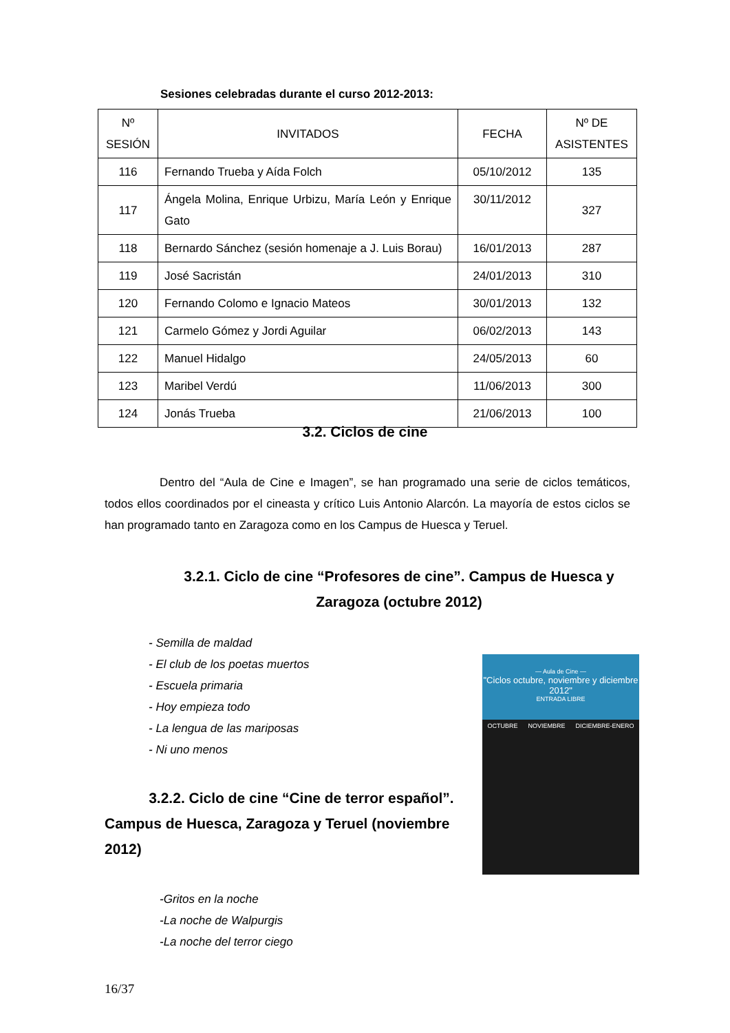Sesiones celebradas durante el curso 2012-2013:
| Nº SESIÓN | INVITADOS | FECHA | Nº DE ASISTENTES |
| --- | --- | --- | --- |
| 116 | Fernando Trueba y Aída Folch | 05/10/2012 | 135 |
| 117 | Ángela Molina, Enrique Urbizu, María León y Enrique Gato | 30/11/2012 | 327 |
| 118 | Bernardo Sánchez (sesión homenaje a J. Luis Borau) | 16/01/2013 | 287 |
| 119 | José Sacristán | 24/01/2013 | 310 |
| 120 | Fernando Colomo e Ignacio Mateos | 30/01/2013 | 132 |
| 121 | Carmelo Gómez y Jordi Aguilar | 06/02/2013 | 143 |
| 122 | Manuel Hidalgo | 24/05/2013 | 60 |
| 123 | Maribel Verdú | 11/06/2013 | 300 |
| 124 | Jonás Trueba | 21/06/2013 | 100 |
3.2. Ciclos de cine
Dentro del “Aula de Cine e Imagen”, se han programado una serie de ciclos temáticos, todos ellos coordinados por el cineasta y crítico Luis Antonio Alarcón. La mayoría de estos ciclos se han programado tanto en Zaragoza como en los Campus de Huesca y Teruel.
3.2.1. Ciclo de cine “Profesores de cine”. Campus de Huesca y Zaragoza (octubre 2012)
- Semilla de maldad
- El club de los poetas muertos
- Escuela primaria
- Hoy empieza todo
- La lengua de las mariposas
- Ni uno menos
3.2.2. Ciclo de cine “Cine de terror español”. Campus de Huesca, Zaragoza y Teruel (noviembre 2012)
— Aula de Cine —
"Ciclos octubre, noviembre y diciembre 2012"
ENTRADA LIBRE
OCTUBRE NOVIEMBRE DICIEMBRE-ENERO
-Gritos en la noche
-La noche de Walpurgis
-La noche del terror ciego
16/37